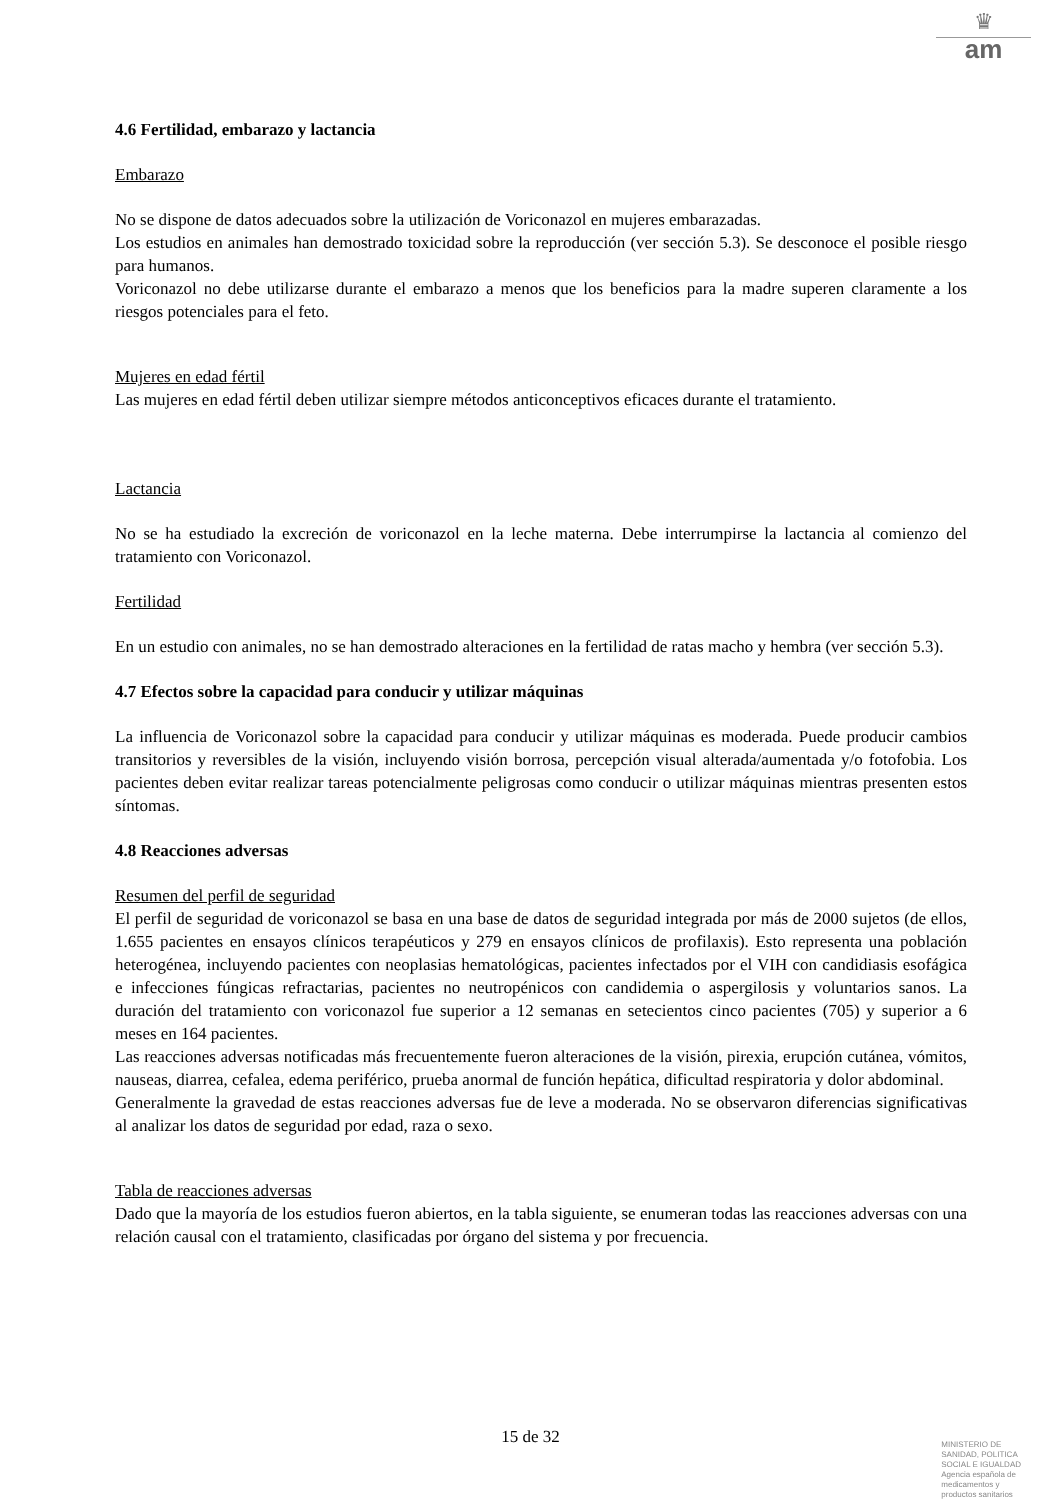♛
am
4.6 Fertilidad, embarazo y lactancia
Embarazo
No se dispone de datos adecuados sobre la utilización de Voriconazol en mujeres embarazadas.
Los estudios en animales han demostrado toxicidad sobre la reproducción (ver sección 5.3). Se desconoce el posible riesgo para humanos.
Voriconazol no debe utilizarse durante el embarazo a menos que los beneficios para la madre superen claramente a los riesgos potenciales para el feto.
Mujeres en edad fértil
Las mujeres en edad fértil deben utilizar siempre métodos anticonceptivos eficaces durante el tratamiento.
Lactancia
No se ha estudiado la excreción de voriconazol en la leche materna. Debe interrumpirse la lactancia al comienzo del tratamiento con Voriconazol.
Fertilidad
En un estudio con animales, no se han demostrado alteraciones en la fertilidad de ratas macho y hembra (ver sección 5.3).
4.7 Efectos sobre la capacidad para conducir y utilizar máquinas
La influencia de Voriconazol sobre la capacidad para conducir y utilizar máquinas es moderada. Puede producir cambios transitorios y reversibles de la visión, incluyendo visión borrosa, percepción visual alterada/aumentada y/o fotofobia. Los pacientes deben evitar realizar tareas potencialmente peligrosas como conducir o utilizar máquinas mientras presenten estos síntomas.
4.8 Reacciones adversas
Resumen del perfil de seguridad
El perfil de seguridad de voriconazol se basa en una base de datos de seguridad integrada por más de 2000 sujetos (de ellos, 1.655 pacientes en ensayos clínicos terapéuticos y 279 en ensayos clínicos de profilaxis). Esto representa una población heterogénea, incluyendo pacientes con neoplasias hematológicas, pacientes infectados por el VIH con candidiasis esofágica e infecciones fúngicas refractarias, pacientes no neutropénicos con candidemia o aspergilosis y voluntarios sanos. La duración del tratamiento con voriconazol fue superior a 12 semanas en setecientos cinco pacientes (705) y superior a 6 meses en 164 pacientes.
Las reacciones adversas notificadas más frecuentemente fueron alteraciones de la visión, pirexia, erupción cutánea, vómitos, nauseas, diarrea, cefalea, edema periférico, prueba anormal de función hepática, dificultad respiratoria y dolor abdominal.
Generalmente la gravedad de estas reacciones adversas fue de leve a moderada. No se observaron diferencias significativas al analizar los datos de seguridad por edad, raza o sexo.
Tabla de reacciones adversas
Dado que la mayoría de los estudios fueron abiertos, en la tabla siguiente, se enumeran todas las reacciones adversas con una relación causal con el tratamiento, clasificadas por órgano del sistema y por frecuencia.
15 de 32
MINISTERIO DE
SANIDAD, POLITICA
SOCIAL E IGUALDAD
Agencia española de
medicamentos y
productos sanitarios